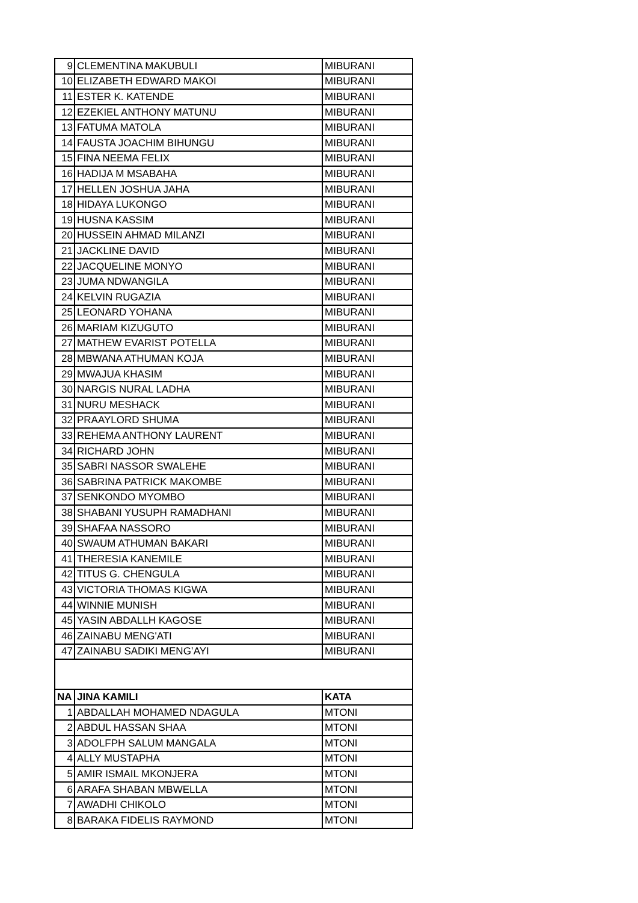| 9 | CLEMENTINA MAKUBULI | MIBURANI |
| 10 | ELIZABETH EDWARD MAKOI | MIBURANI |
| 11 | ESTER K. KATENDE | MIBURANI |
| 12 | EZEKIEL ANTHONY MATUNU | MIBURANI |
| 13 | FATUMA MATOLA | MIBURANI |
| 14 | FAUSTA JOACHIM BIHUNGU | MIBURANI |
| 15 | FINA NEEMA FELIX | MIBURANI |
| 16 | HADIJA M MSABAHA | MIBURANI |
| 17 | HELLEN JOSHUA JAHA | MIBURANI |
| 18 | HIDAYA LUKONGO | MIBURANI |
| 19 | HUSNA KASSIM | MIBURANI |
| 20 | HUSSEIN AHMAD MILANZI | MIBURANI |
| 21 | JACKLINE DAVID | MIBURANI |
| 22 | JACQUELINE MONYO | MIBURANI |
| 23 | JUMA NDWANGILA | MIBURANI |
| 24 | KELVIN RUGAZIA | MIBURANI |
| 25 | LEONARD YOHANA | MIBURANI |
| 26 | MARIAM KIZUGUTO | MIBURANI |
| 27 | MATHEW EVARIST POTELLA | MIBURANI |
| 28 | MBWANA ATHUMAN KOJA | MIBURANI |
| 29 | MWAJUA KHASIM | MIBURANI |
| 30 | NARGIS NURAL LADHA | MIBURANI |
| 31 | NURU MESHACK | MIBURANI |
| 32 | PRAAYLORD SHUMA | MIBURANI |
| 33 | REHEMA ANTHONY LAURENT | MIBURANI |
| 34 | RICHARD JOHN | MIBURANI |
| 35 | SABRI NASSOR SWALEHE | MIBURANI |
| 36 | SABRINA PATRICK MAKOMBE | MIBURANI |
| 37 | SENKONDO MYOMBO | MIBURANI |
| 38 | SHABANI YUSUPH RAMADHANI | MIBURANI |
| 39 | SHAFAA NASSORO | MIBURANI |
| 40 | SWAUM ATHUMAN BAKARI | MIBURANI |
| 41 | THERESIA KANEMILE | MIBURANI |
| 42 | TITUS G. CHENGULA | MIBURANI |
| 43 | VICTORIA THOMAS KIGWA | MIBURANI |
| 44 | WINNIE MUNISH | MIBURANI |
| 45 | YASIN ABDALLH KAGOSE | MIBURANI |
| 46 | ZAINABU MENG'ATI | MIBURANI |
| 47 | ZAINABU SADIKI MENG’AYI | MIBURANI |
| NA | JINA KAMILI | KATA |
| 1 | ABDALLAH MOHAMED NDAGULA | MTONI |
| 2 | ABDUL HASSAN SHAA | MTONI |
| 3 | ADOLFPH SALUM MANGALA | MTONI |
| 4 | ALLY MUSTAPHA | MTONI |
| 5 | AMIR ISMAIL MKONJERA | MTONI |
| 6 | ARAFA SHABAN MBWELLA | MTONI |
| 7 | AWADHI CHIKOLO | MTONI |
| 8 | BARAKA FIDELIS RAYMOND | MTONI |